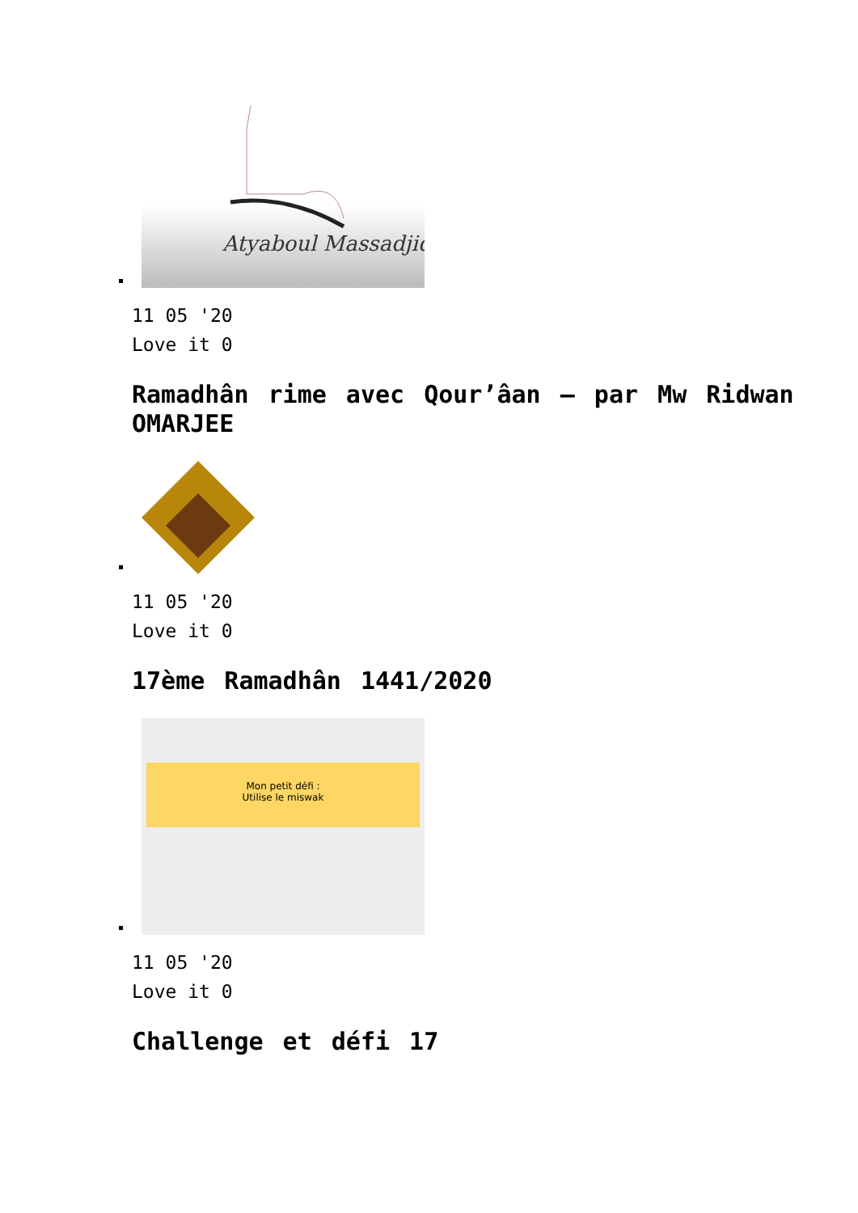Atyaboul Massadjid
11 05 '20
Love it 0
Ramadhân rime avec Qour’âan – par Mw Ridwan OMARJEE
11 05 '20
Love it 0
17ème Ramadhân 1441/2020
Mon petit défi :
Utilise le miswak
11 05 '20
Love it 0
Challenge et défi 17